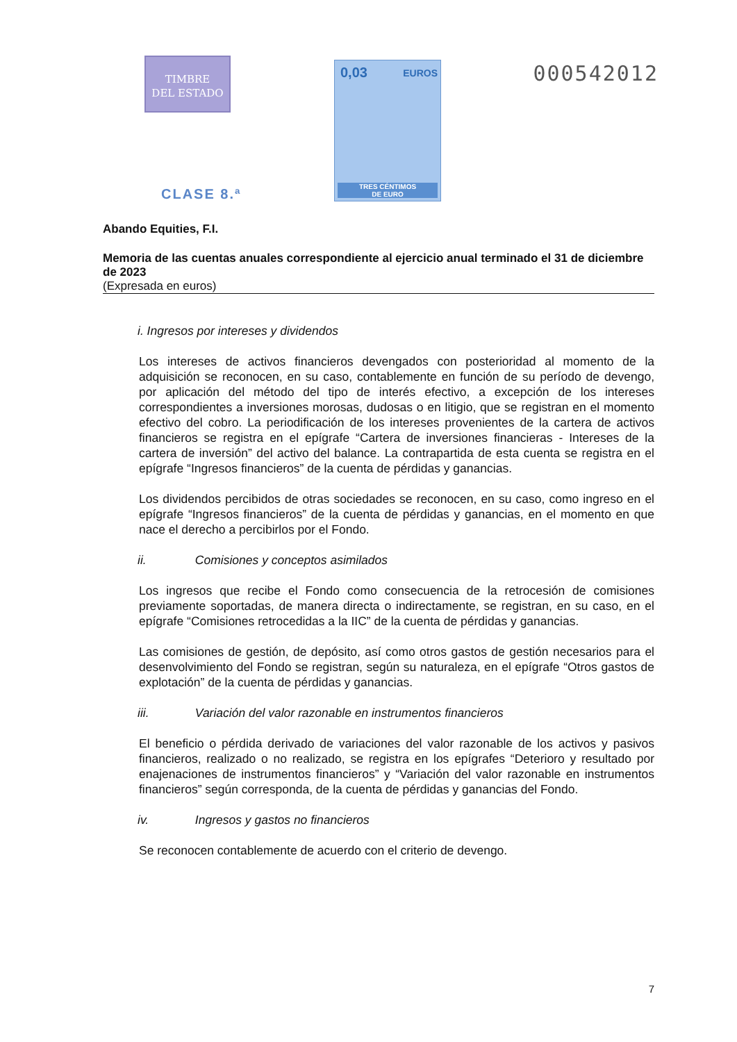TIMBRE
DEL ESTADO
0,03 EUROS
TRES CÉNTIMOS
DE EURO
000542012
CLASE 8.ª
Abando Equities, F.I.
Memoria de las cuentas anuales correspondiente al ejercicio anual terminado el 31 de diciembre de 2023
(Expresada en euros)
i. Ingresos por intereses y dividendos
Los intereses de activos financieros devengados con posterioridad al momento de la adquisición se reconocen, en su caso, contablemente en función de su período de devengo, por aplicación del método del tipo de interés efectivo, a excepción de los intereses correspondientes a inversiones morosas, dudosas o en litigio, que se registran en el momento efectivo del cobro. La periodificación de los intereses provenientes de la cartera de activos financieros se registra en el epígrafe “Cartera de inversiones financieras - Intereses de la cartera de inversión” del activo del balance. La contrapartida de esta cuenta se registra en el epígrafe “Ingresos financieros” de la cuenta de pérdidas y ganancias.
Los dividendos percibidos de otras sociedades se reconocen, en su caso, como ingreso en el epígrafe “Ingresos financieros” de la cuenta de pérdidas y ganancias, en el momento en que nace el derecho a percibirlos por el Fondo.
ii. Comisiones y conceptos asimilados
Los ingresos que recibe el Fondo como consecuencia de la retrocesión de comisiones previamente soportadas, de manera directa o indirectamente, se registran, en su caso, en el epígrafe “Comisiones retrocedidas a la IIC” de la cuenta de pérdidas y ganancias.
Las comisiones de gestión, de depósito, así como otros gastos de gestión necesarios para el desenvolvimiento del Fondo se registran, según su naturaleza, en el epígrafe “Otros gastos de explotación” de la cuenta de pérdidas y ganancias.
iii. Variación del valor razonable en instrumentos financieros
El beneficio o pérdida derivado de variaciones del valor razonable de los activos y pasivos financieros, realizado o no realizado, se registra en los epígrafes “Deterioro y resultado por enajenaciones de instrumentos financieros” y “Variación del valor razonable en instrumentos financieros” según corresponda, de la cuenta de pérdidas y ganancias del Fondo.
iv. Ingresos y gastos no financieros
Se reconocen contablemente de acuerdo con el criterio de devengo.
7